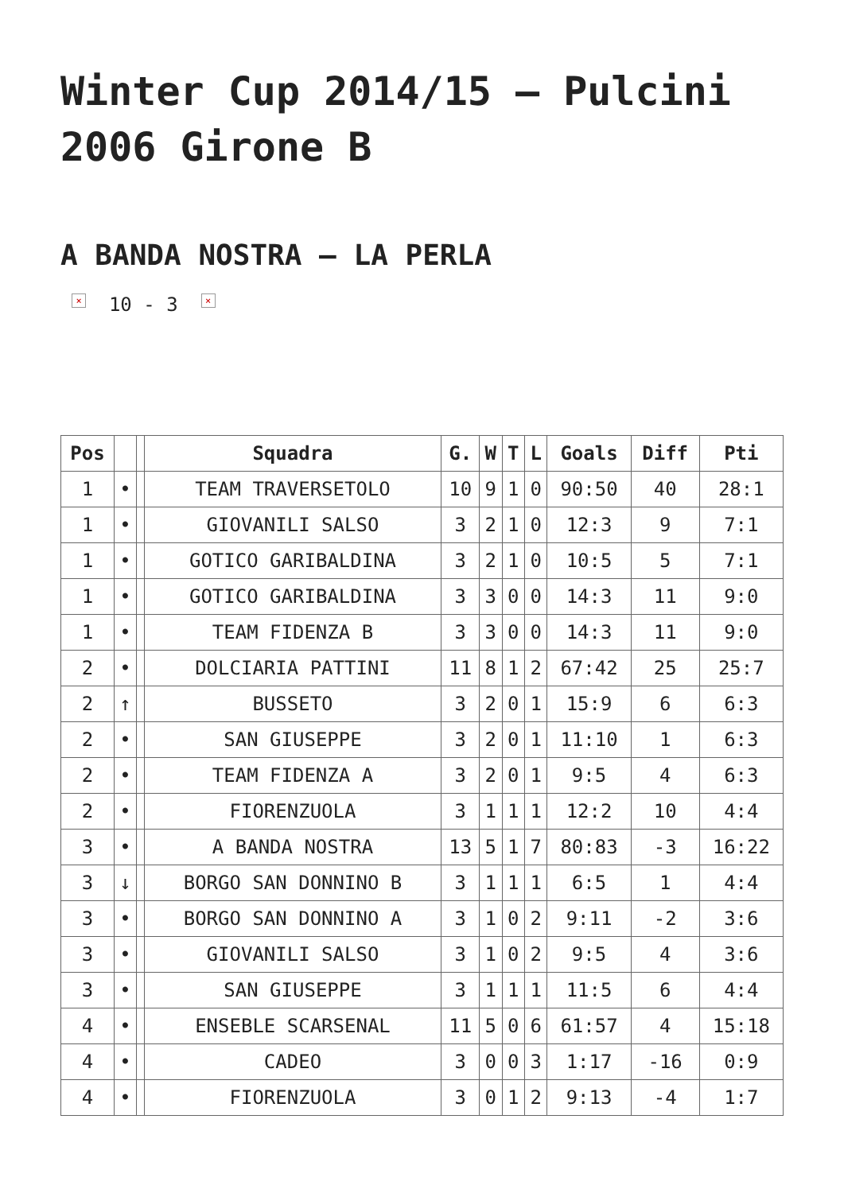Winter Cup 2014/15 – Pulcini 2006 Girone B
A BANDA NOSTRA – LA PERLA
× 10 - 3 ×
| Pos | | | Squadra | G. | W | T | L | Goals | Diff | Pti |
| --- | --- | --- | --- | --- | --- | --- | --- | --- | --- | --- |
| 1 | • | | TEAM TRAVERSETOLO | 10 | 9 | 1 | 0 | 90:50 | 40 | 28:1 |
| 1 | • | | GIOVANILI SALSO | 3 | 2 | 1 | 0 | 12:3 | 9 | 7:1 |
| 1 | • | | GOTICO GARIBALDINA | 3 | 2 | 1 | 0 | 10:5 | 5 | 7:1 |
| 1 | • | | GOTICO GARIBALDINA | 3 | 3 | 0 | 0 | 14:3 | 11 | 9:0 |
| 1 | • | | TEAM FIDENZA B | 3 | 3 | 0 | 0 | 14:3 | 11 | 9:0 |
| 2 | • | | DOLCIARIA PATTINI | 11 | 8 | 1 | 2 | 67:42 | 25 | 25:7 |
| 2 | ↑ | | BUSSETO | 3 | 2 | 0 | 1 | 15:9 | 6 | 6:3 |
| 2 | • | | SAN GIUSEPPE | 3 | 2 | 0 | 1 | 11:10 | 1 | 6:3 |
| 2 | • | | TEAM FIDENZA A | 3 | 2 | 0 | 1 | 9:5 | 4 | 6:3 |
| 2 | • | | FIORENZUOLA | 3 | 1 | 1 | 1 | 12:2 | 10 | 4:4 |
| 3 | • | | A BANDA NOSTRA | 13 | 5 | 1 | 7 | 80:83 | -3 | 16:22 |
| 3 | ↓ | | BORGO SAN DONNINO B | 3 | 1 | 1 | 1 | 6:5 | 1 | 4:4 |
| 3 | • | | BORGO SAN DONNINO A | 3 | 1 | 0 | 2 | 9:11 | -2 | 3:6 |
| 3 | • | | GIOVANILI SALSO | 3 | 1 | 0 | 2 | 9:5 | 4 | 3:6 |
| 3 | • | | SAN GIUSEPPE | 3 | 1 | 1 | 1 | 11:5 | 6 | 4:4 |
| 4 | • | | ENSEBLE SCARSENAL | 11 | 5 | 0 | 6 | 61:57 | 4 | 15:18 |
| 4 | • | | CADEO | 3 | 0 | 0 | 3 | 1:17 | -16 | 0:9 |
| 4 | • | | FIORENZUOLA | 3 | 0 | 1 | 2 | 9:13 | -4 | 1:7 |